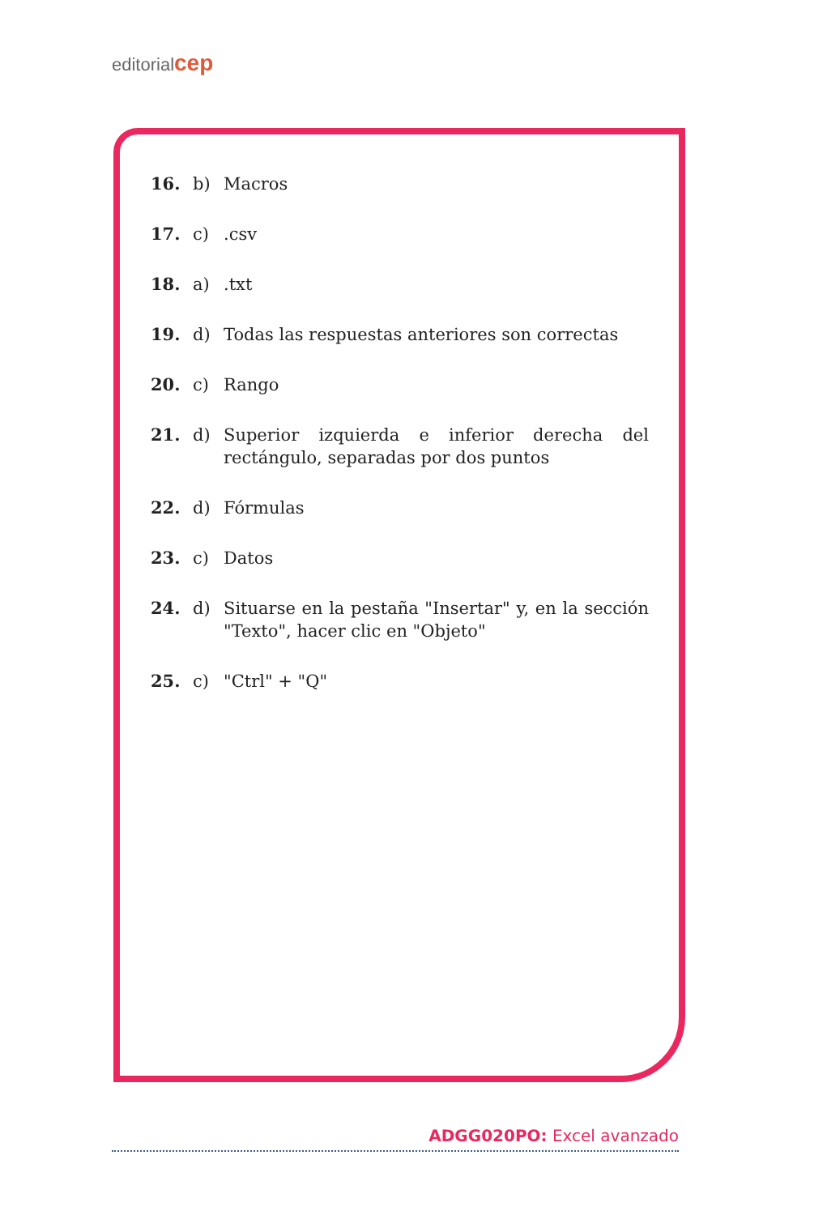editorialcep
16. b) Macros
17. c).csv
18. a).txt
19. d) Todas las respuestas anteriores son correctas
20. c) Rango
21. d) Superior izquierda e inferior derecha del rectángulo, separadas por dos puntos
22. d) Fórmulas
23. c) Datos
24. d) Situarse en la pestaña "Insertar" y, en la sección "Texto", hacer clic en "Objeto"
25. c) "Ctrl" + "Q"
ADGG020PO: Excel avanzado